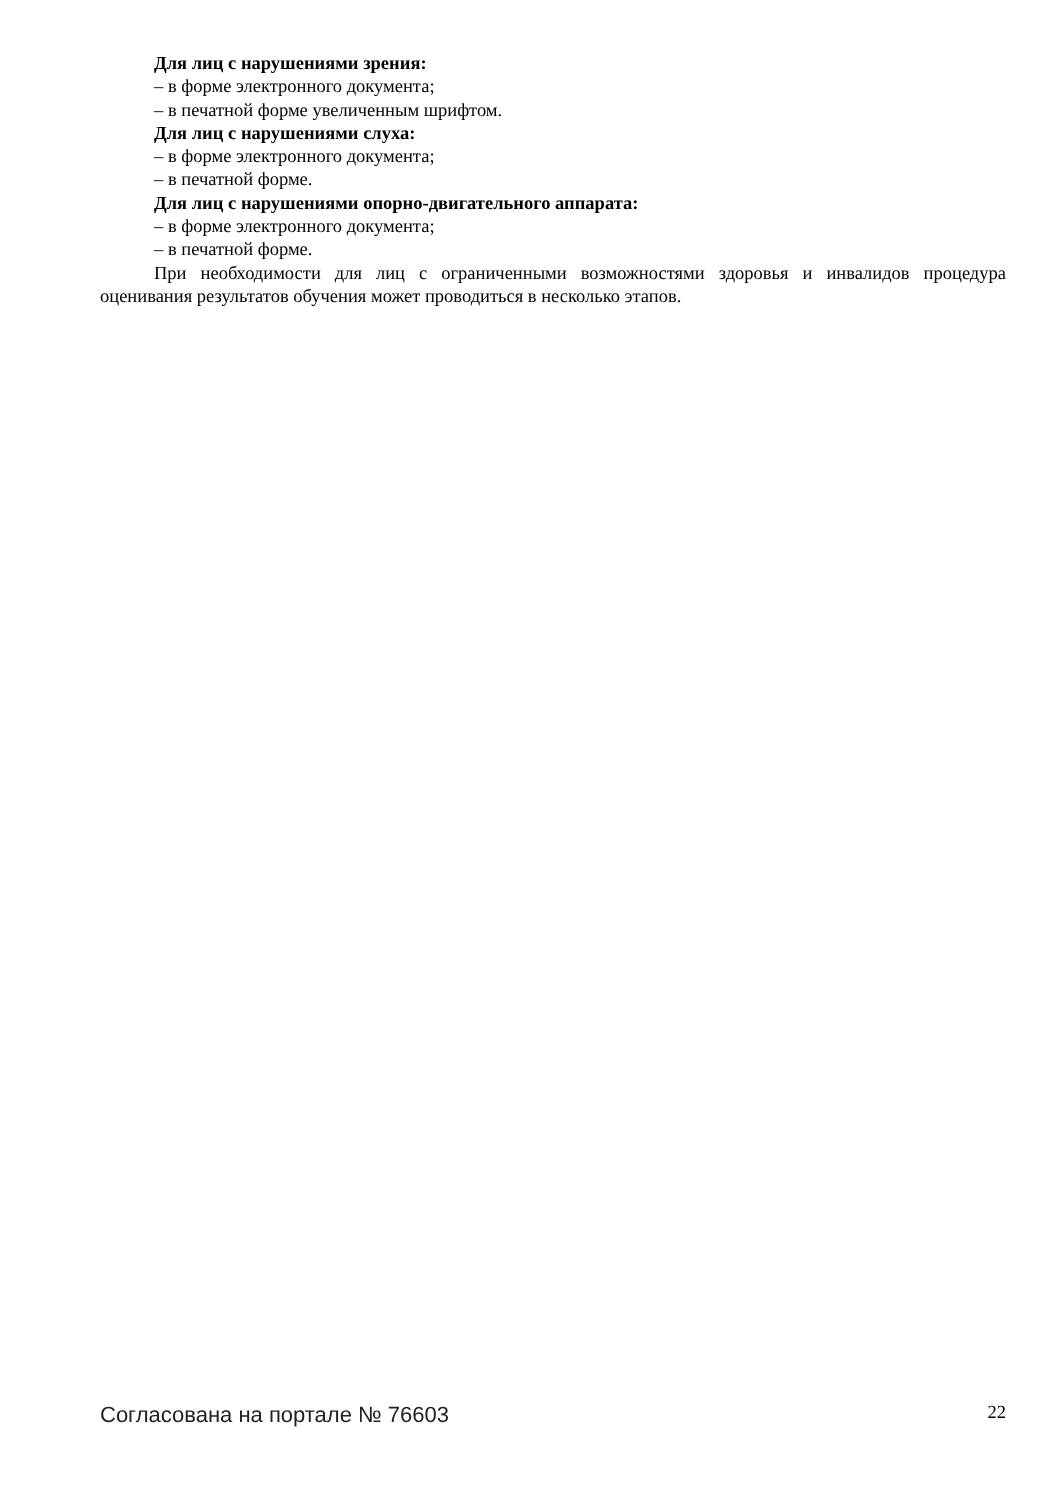Для лиц с нарушениями зрения:
– в форме электронного документа;
– в печатной форме увеличенным шрифтом.
Для лиц с нарушениями слуха:
– в форме электронного документа;
– в печатной форме.
Для лиц с нарушениями опорно-двигательного аппарата:
– в форме электронного документа;
– в печатной форме.
При необходимости для лиц с ограниченными возможностями здоровья и инвалидов процедура оценивания результатов обучения может проводиться в несколько этапов.
Согласована на портале № 76603 22